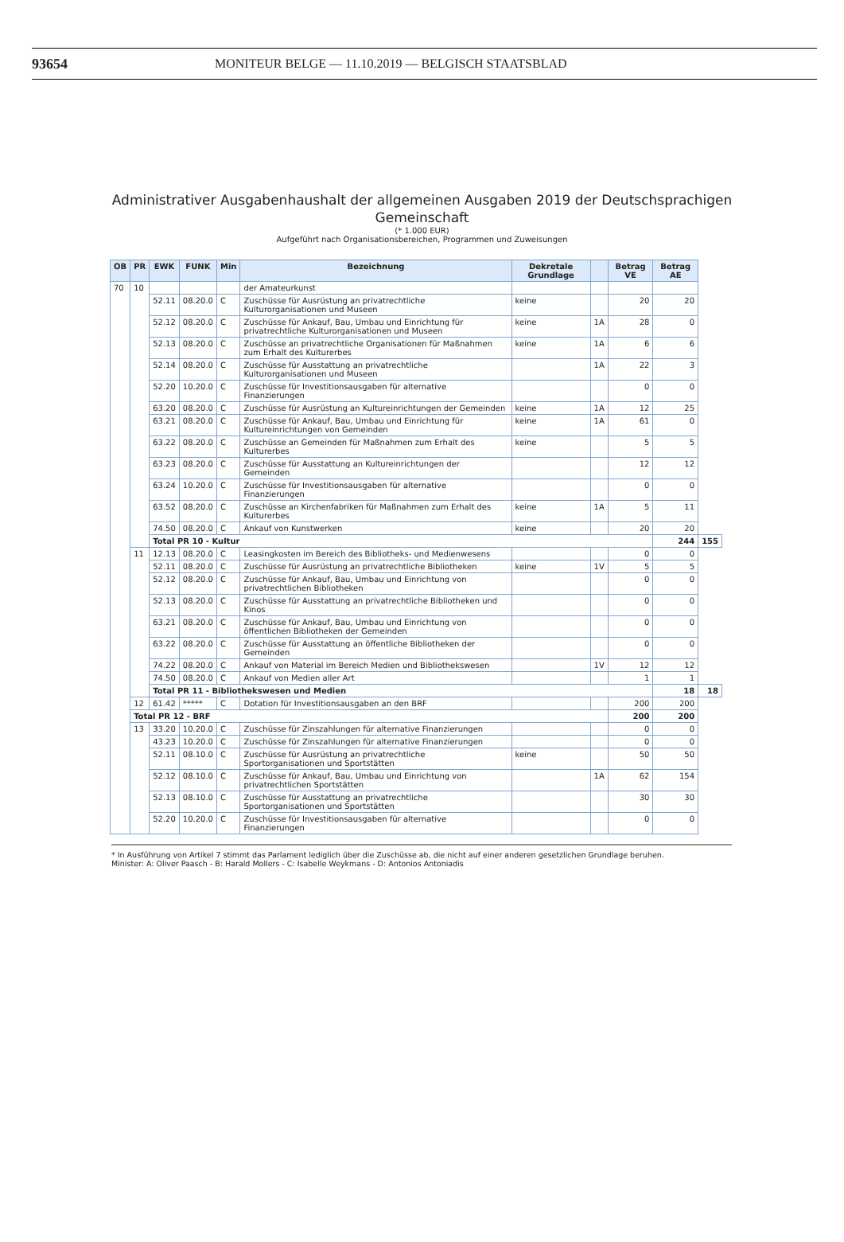93654 MONITEUR BELGE — 11.10.2019 — BELGISCH STAATSBLAD
Administrativer Ausgabenhaushalt der allgemeinen Ausgaben 2019 der Deutschsprachigen
Gemeinschaft
(* 1.000 EUR)
Aufgeführt nach Organisationsbereichen, Programmen und Zuweisungen
| OB | PR | EWK | FUNK | Min | Bezeichnung | Dekretale Grundlage | | Betrag VE | Betrag AE | |
| --- | --- | --- | --- | --- | --- | --- | --- | --- | --- | --- |
| 70 | 10 | | | | der Amateurkunst | | | | | |
| | | 52.11 | 08.20.0 | C | Zuschüsse für Ausrüstung an privatrechtliche Kulturorganisationen und Museen | keine | | 20 | 20 | |
| | | 52.12 | 08.20.0 | C | Zuschüsse für Ankauf, Bau, Umbau und Einrichtung für privatrechtliche Kulturorganisationen und Museen | keine | 1A | 28 | 0 | |
| | | 52.13 | 08.20.0 | C | Zuschüsse an privatrechtliche Organisationen für Maßnahmen zum Erhalt des Kulturerbes | keine | 1A | 6 | 6 | |
| | | 52.14 | 08.20.0 | C | Zuschüsse für Ausstattung an privatrechtliche Kulturorganisationen und Museen | | 1A | 22 | 3 | |
| | | 52.20 | 10.20.0 | C | Zuschüsse für Investitionsausgaben für alternative Finanzierungen | | | 0 | 0 | |
| | | 63.20 | 08.20.0 | C | Zuschüsse für Ausrüstung an Kultureinrichtungen der Gemeinden | keine | 1A | 12 | 25 | |
| | | 63.21 | 08.20.0 | C | Zuschüsse für Ankauf, Bau, Umbau und Einrichtung für Kultureinrichtungen von Gemeinden | keine | 1A | 61 | 0 | |
| | | 63.22 | 08.20.0 | C | Zuschüsse an Gemeinden für Maßnahmen zum Erhalt des Kulturerbes | keine | | 5 | 5 | |
| | | 63.23 | 08.20.0 | C | Zuschüsse für Ausstattung an Kultureinrichtungen der Gemeinden | | | 12 | 12 | |
| | | 63.24 | 10.20.0 | C | Zuschüsse für Investitionsausgaben für alternative Finanzierungen | | | 0 | 0 | |
| | | 63.52 | 08.20.0 | C | Zuschüsse an Kirchenfabriken für Maßnahmen zum Erhalt des Kulturerbes | keine | 1A | 5 | 11 | |
| | | 74.50 | 08.20.0 | C | Ankauf von Kunstwerken | keine | | 20 | 20 | |
| | | Total PR 10 - Kultur | | | | | | | 244 | 155 |
| | 11 | 12.13 | 08.20.0 | C | Leasingkosten im Bereich des Bibliotheks- und Medienwesens | | | 0 | 0 | |
| | | 52.11 | 08.20.0 | C | Zuschüsse für Ausrüstung an privatrechtliche Bibliotheken | keine | 1V | 5 | 5 | |
| | | 52.12 | 08.20.0 | C | Zuschüsse für Ankauf, Bau, Umbau und Einrichtung von privatrechtlichen Bibliotheken | | | 0 | 0 | |
| | | 52.13 | 08.20.0 | C | Zuschüsse für Ausstattung an privatrechtliche Bibliotheken und Kinos | | | 0 | 0 | |
| | | 63.21 | 08.20.0 | C | Zuschüsse für Ankauf, Bau, Umbau und Einrichtung von öffentlichen Bibliotheken der Gemeinden | | | 0 | 0 | |
| | | 63.22 | 08.20.0 | C | Zuschüsse für Ausstattung an öffentliche Bibliotheken der Gemeinden | | | 0 | 0 | |
| | | 74.22 | 08.20.0 | C | Ankauf von Material im Bereich Medien und Bibliothekswesen | | 1V | 12 | 12 | |
| | | 74.50 | 08.20.0 | C | Ankauf von Medien aller Art | | | 1 | 1 | |
| | | Total PR 11 - Bibliothekswesen und Medien | | | | | | | 18 | 18 |
| | 12 | 61.42 | ***** | C | Dotation für Investitionsausgaben an den BRF | | | 200 | 200 | |
| | Total PR 12 - BRF | | | | | | | 200 | 200 | |
| | 13 | 33.20 | 10.20.0 | C | Zuschüsse für Zinszahlungen für alternative Finanzierungen | | | 0 | 0 | |
| | | 43.23 | 10.20.0 | C | Zuschüsse für Zinszahlungen für alternative Finanzierungen | | | 0 | 0 | |
| | | 52.11 | 08.10.0 | C | Zuschüsse für Ausrüstung an privatrechtliche Sportorganisationen und Sportstätten | keine | | 50 | 50 | |
| | | 52.12 | 08.10.0 | C | Zuschüsse für Ankauf, Bau, Umbau und Einrichtung von privatrechtlichen Sportstätten | | 1A | 62 | 154 | |
| | | 52.13 | 08.10.0 | C | Zuschüsse für Ausstattung an privatrechtliche Sportorganisationen und Sportstätten | | | 30 | 30 | |
| | | 52.20 | 10.20.0 | C | Zuschüsse für Investitionsausgaben für alternative Finanzierungen | | | 0 | 0 | |
* In Ausführung von Artikel 7 stimmt das Parlament lediglich über die Zuschüsse ab, die nicht auf einer anderen gesetzlichen Grundlage beruhen.
Minister: A: Oliver Paasch - B: Harald Mollers - C: Isabelle Weykmans - D: Antonios Antoniadis